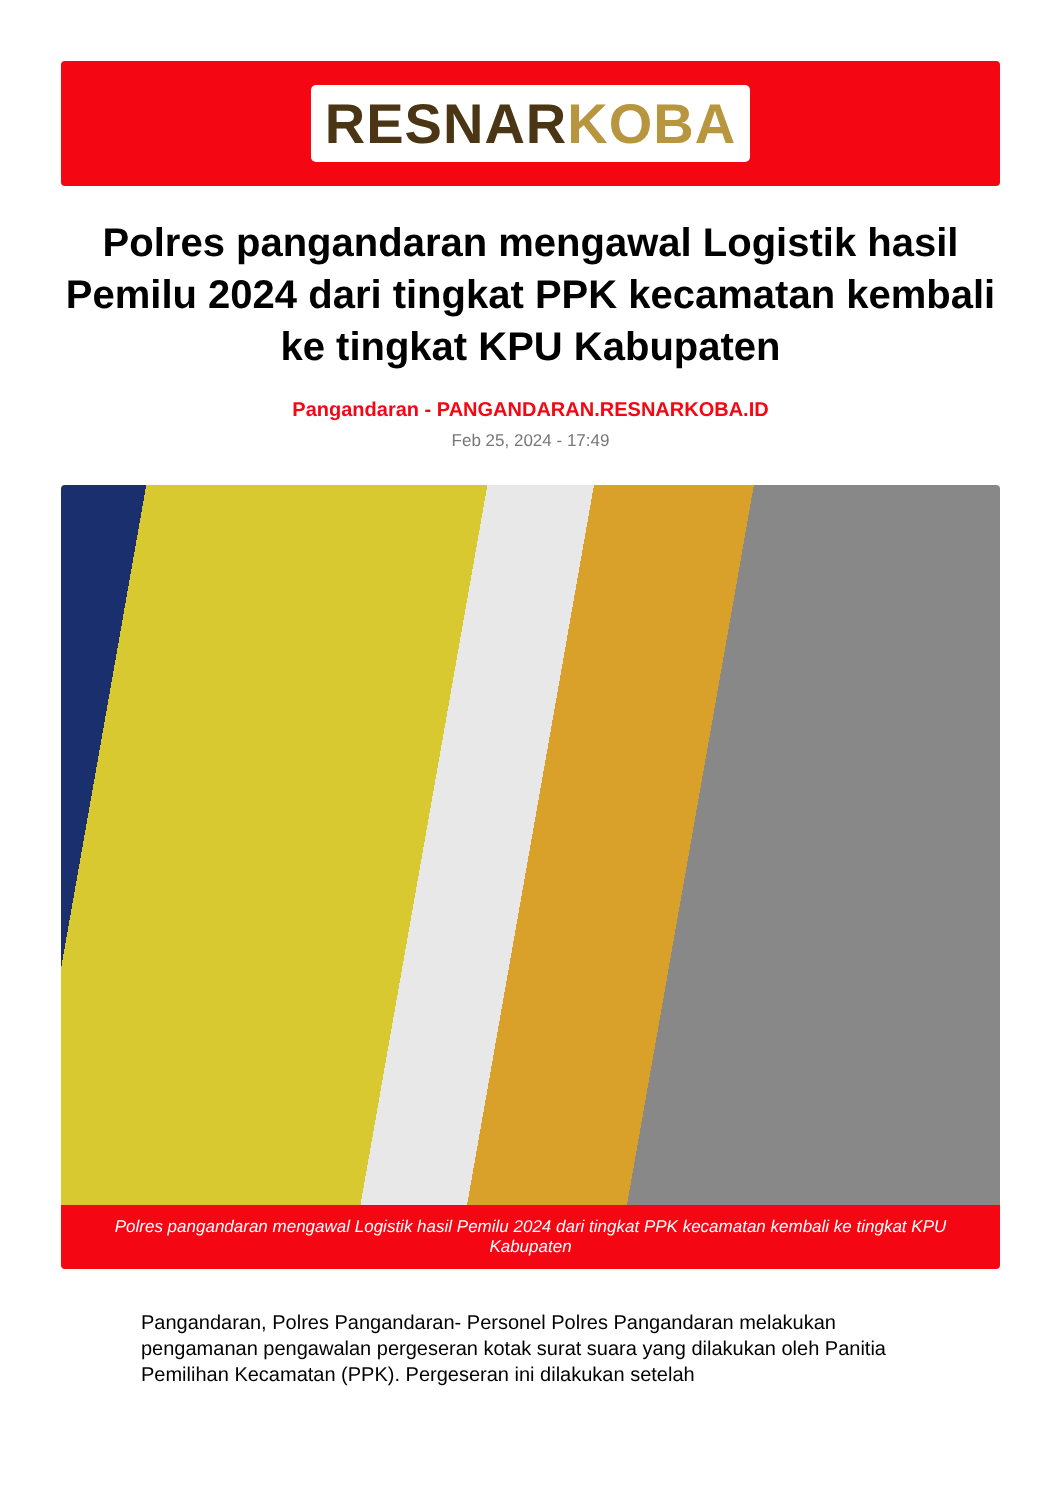RESNARKOBA
Polres pangandaran mengawal Logistik hasil Pemilu 2024 dari tingkat PPK kecamatan kembali ke tingkat KPU Kabupaten
Pangandaran - PANGANDARAN.RESNARKOBA.ID
Feb 25, 2024 - 17:49
Polres pangandaran mengawal Logistik hasil Pemilu 2024 dari tingkat PPK kecamatan kembali ke tingkat KPU Kabupaten
Pangandaran, Polres Pangandaran- Personel Polres Pangandaran melakukan pengamanan pengawalan pergeseran kotak surat suara yang dilakukan oleh Panitia Pemilihan Kecamatan (PPK). Pergeseran ini dilakukan setelah